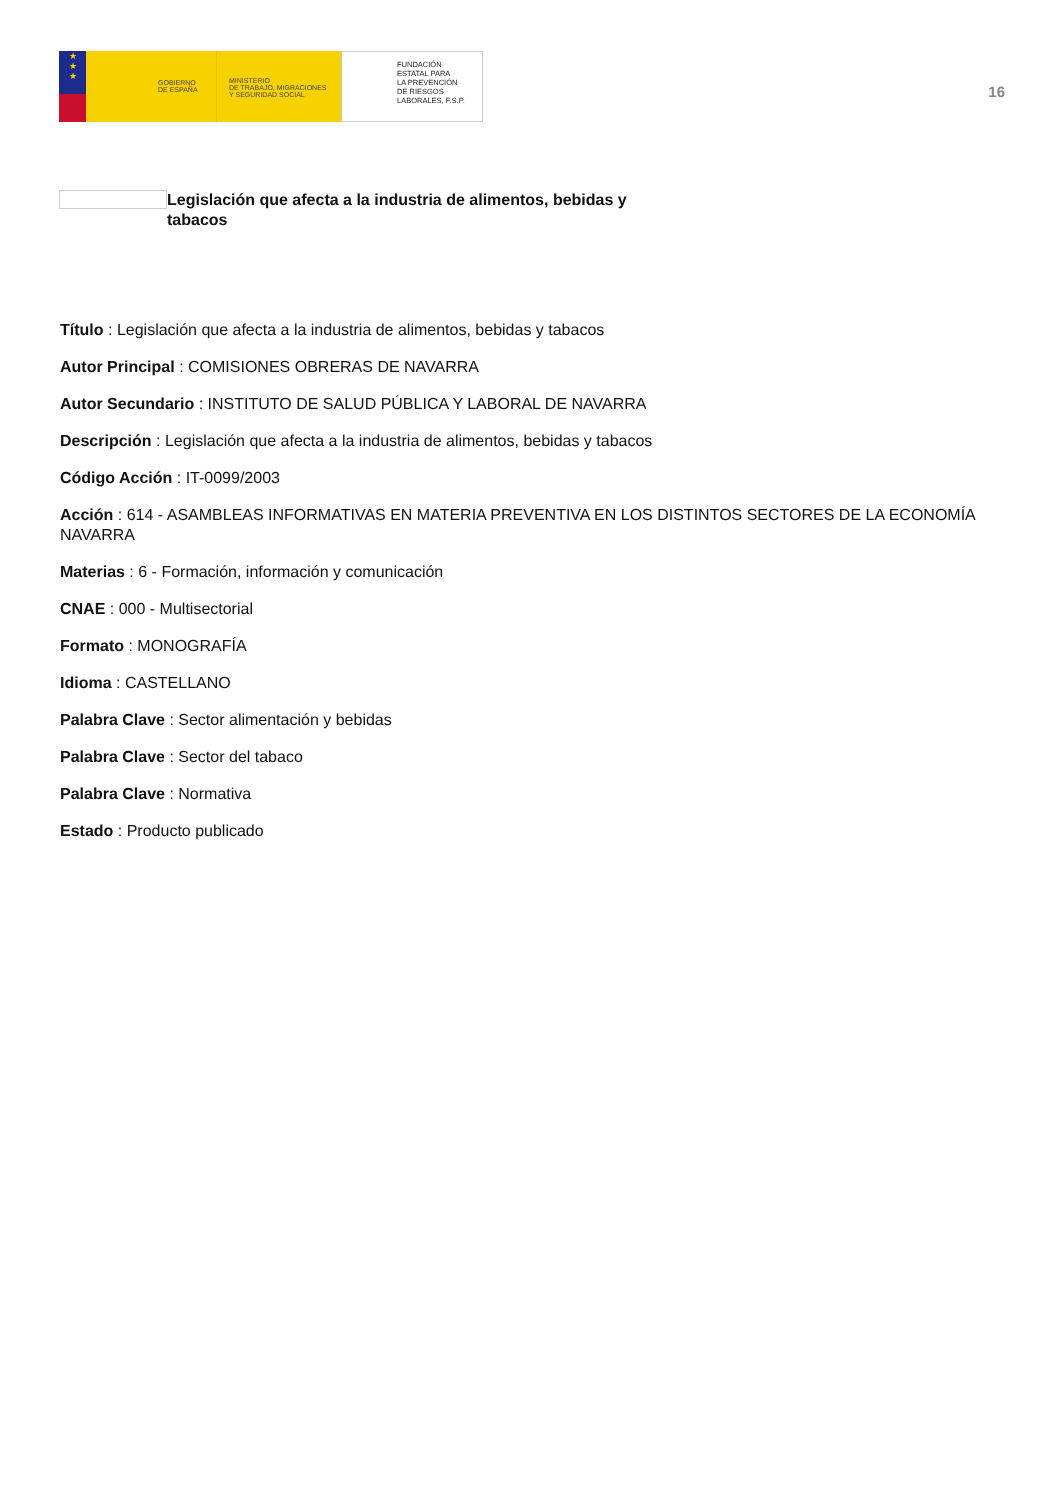★
★
★
GOBIERNO
DE ESPAÑA
MINISTERIO
DE TRABAJO, MIGRACIONES
Y SEGURIDAD SOCIAL
FUNDACIÓN
ESTATAL PARA
LA PREVENCIÓN
DE RIESGOS
LABORALES, F.S.P.
16
Legislación que afecta a la industria de alimentos, bebidas y tabacos
Título : Legislación que afecta a la industria de alimentos, bebidas y tabacos
Autor Principal : COMISIONES OBRERAS DE NAVARRA
Autor Secundario : INSTITUTO DE SALUD PÚBLICA Y LABORAL DE NAVARRA
Descripción : Legislación que afecta a la industria de alimentos, bebidas y tabacos
Código Acción : IT-0099/2003
Acción : 614 - ASAMBLEAS INFORMATIVAS EN MATERIA PREVENTIVA EN LOS DISTINTOS SECTORES DE LA ECONOMÍA NAVARRA
Materias : 6 - Formación, información y comunicación
CNAE : 000 - Multisectorial
Formato : MONOGRAFÍA
Idioma : CASTELLANO
Palabra Clave : Sector alimentación y bebidas
Palabra Clave : Sector del tabaco
Palabra Clave : Normativa
Estado : Producto publicado